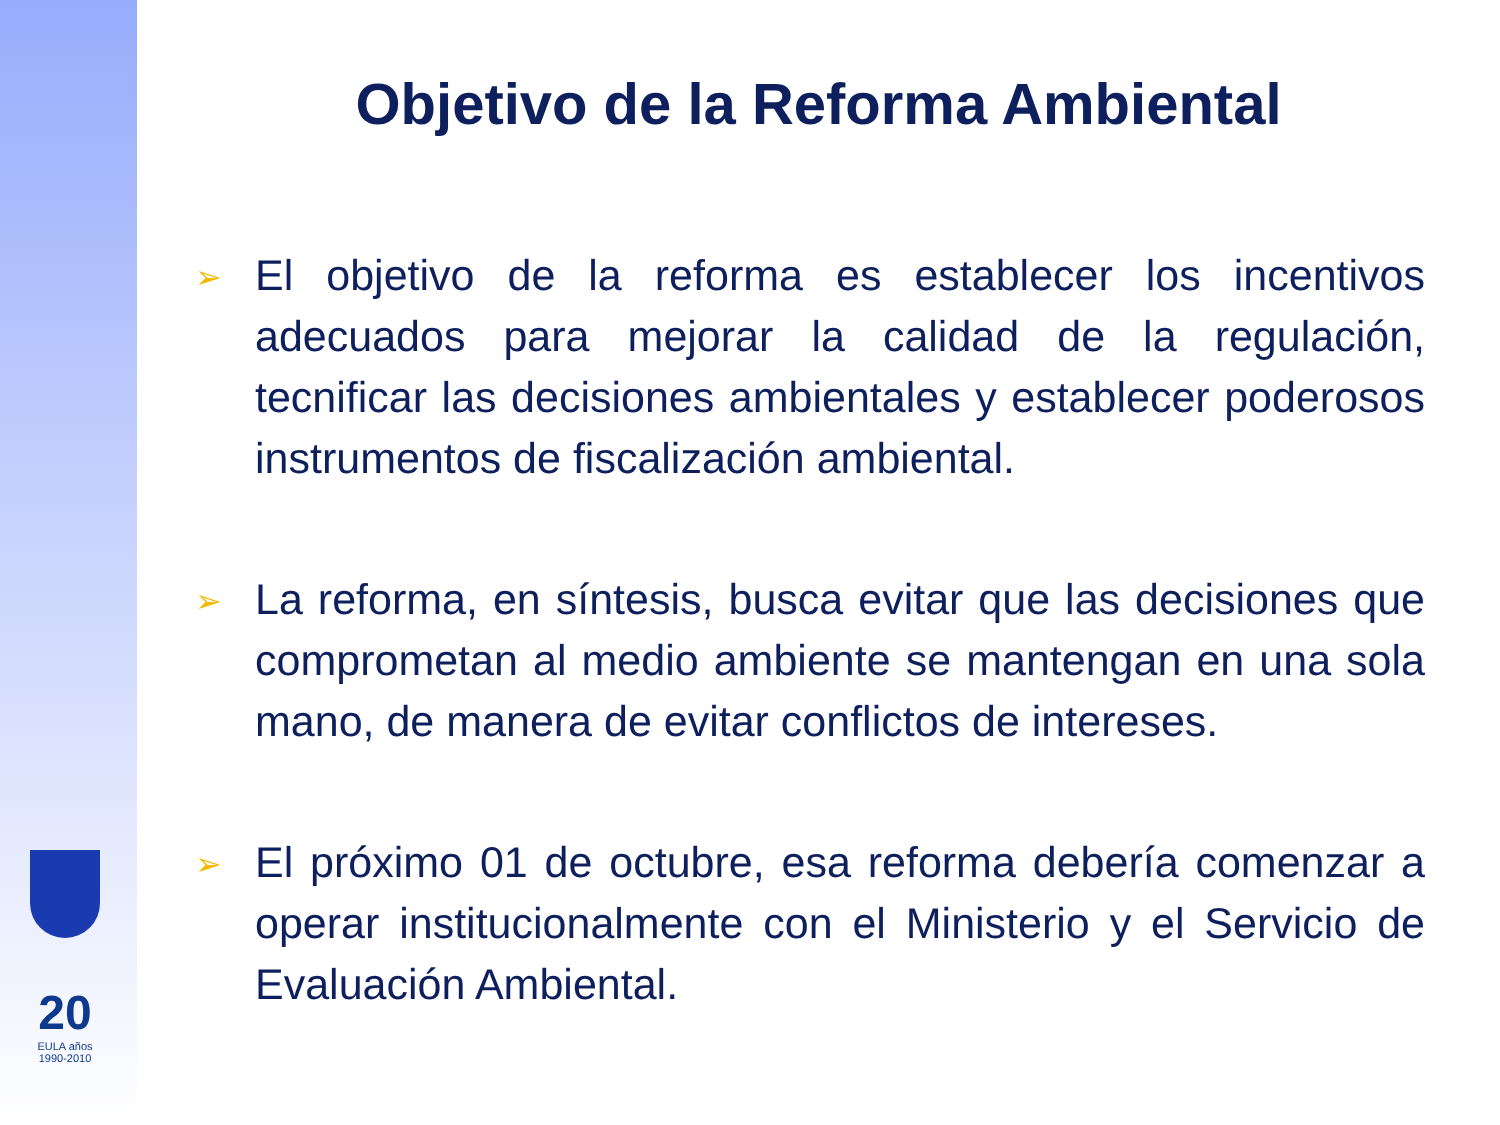Objetivo de la Reforma Ambiental
➢ El objetivo de la reforma es establecer los incentivos adecuados para mejorar la calidad de la regulación, tecnificar las decisiones ambientales y establecer poderosos instrumentos de fiscalización ambiental.
➢ La reforma, en síntesis, busca evitar que las decisiones que comprometan al medio ambiente se mantengan en una sola mano, de manera de evitar conflictos de intereses.
➢ El próximo 01 de octubre, esa reforma debería comenzar a operar institucionalmente con el Ministerio y el Servicio de Evaluación Ambiental.
20
EULA años 1990-2010